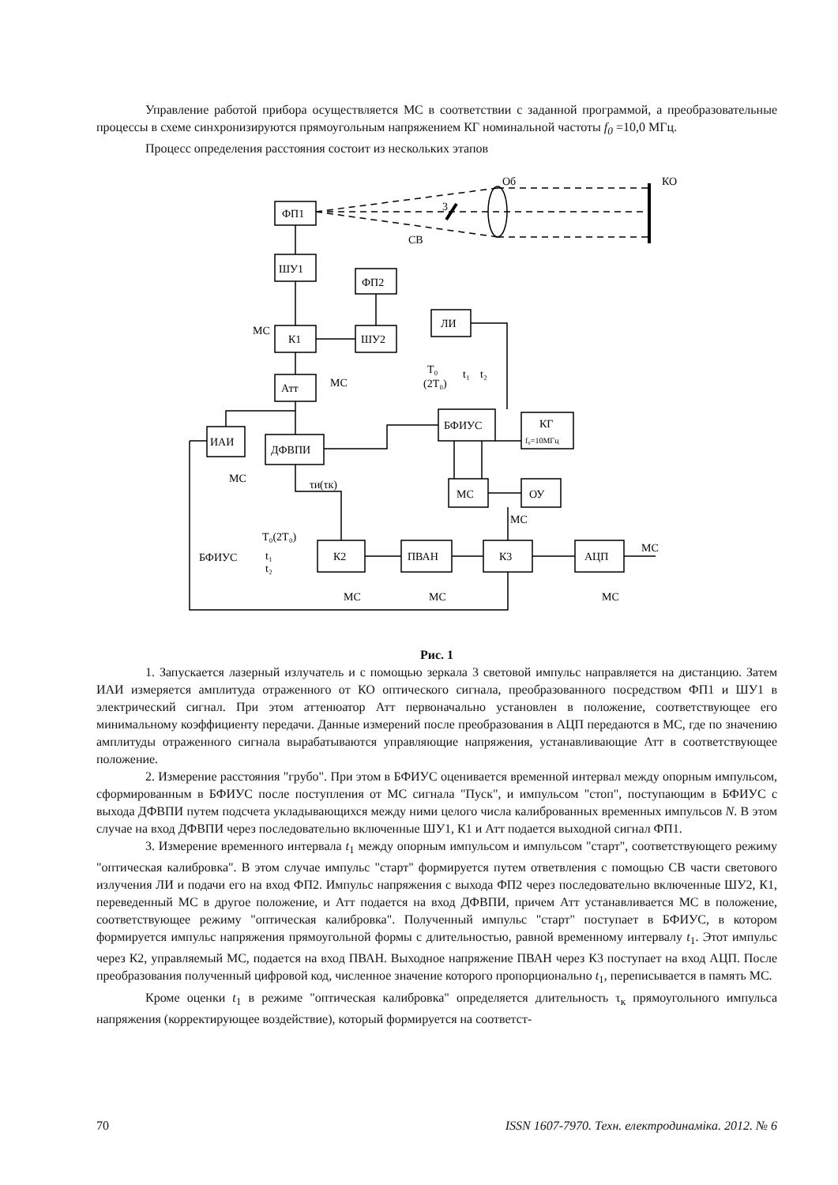Управление работой прибора осуществляется МС в соответствии с заданной программой, а преобразовательные процессы в схеме синхронизируются прямоугольным напряжением КГ номинальной частоты f<sub>0</sub> =10,0 МГц.
Процесс определения расстояния состоит из нескольких этапов
ФП1
ШУ1
ФП2
К1
ШУ2
ЛИ
Атт
ИАИ
ДФВПИ
БФИУС
КГ
f₀=10МГц
МС
ОУ
К2
ПВАН
К3
АЦП
Об
КО
3
СВ
МС
МС
МС
τи(τк)
T₀
(2T₀)
t₁
t₂
МС
БФИУС
T₀(2T₀)
t₁
t₂
МС
МС
МС
МС
Рис. 1
1. Запускается лазерный излучатель и с помощью зеркала 3 световой импульс направляется на дистанцию. Затем ИАИ измеряется амплитуда отраженного от КО оптического сигнала, преобразованного посредством ФП1 и ШУ1 в электрический сигнал. При этом аттенюатор Атт первоначально установлен в положение, соответствующее его минимальному коэффициенту передачи. Данные измерений после преобразования в АЦП передаются в МС, где по значению амплитуды отраженного сигнала вырабатываются управляющие напряжения, устанавливающие Атт в соответствующее положение.
2. Измерение расстояния "грубо". При этом в БФИУС оценивается временной интервал между опорным импульсом, сформированным в БФИУС после поступления от МС сигнала "Пуск", и импульсом "стоп", поступающим в БФИУС с выхода ДФВПИ путем подсчета укладывающихся между ними целого числа калиброванных временных импульсов N. В этом случае на вход ДФВПИ через последовательно включенные ШУ1, К1 и Атт подается выходной сигнал ФП1.
3. Измерение временного интервала t<sub>1</sub> между опорным импульсом и импульсом "старт", соответствующего режиму "оптическая калибровка". В этом случае импульс "старт" формируется путем ответвления с помощью СВ части светового излучения ЛИ и подачи его на вход ФП2. Импульс напряжения с выхода ФП2 через последовательно включенные ШУ2, К1, переведенный МС в другое положение, и Атт подается на вход ДФВПИ, причем Атт устанавливается МС в положение, соответствующее режиму "оптическая калибровка". Полученный импульс "старт" поступает в БФИУС, в котором формируется импульс напряжения прямоугольной формы с длительностью, равной временному интервалу t<sub>1</sub>. Этот импульс через К2, управляемый МС, подается на вход ПВАН. Выходное напряжение ПВАН через К3 поступает на вход АЦП. После преобразования полученный цифровой код, численное значение которого пропорционально t<sub>1</sub>, переписывается в память МС.
Кроме оценки t<sub>1</sub> в режиме "оптическая калибровка" определяется длительность τ<sub>к</sub> прямоугольного импульса напряжения (корректирующее воздействие), который формируется на соответст-
70 ISSN 1607-7970. Техн. електродинаміка. 2012. № 6